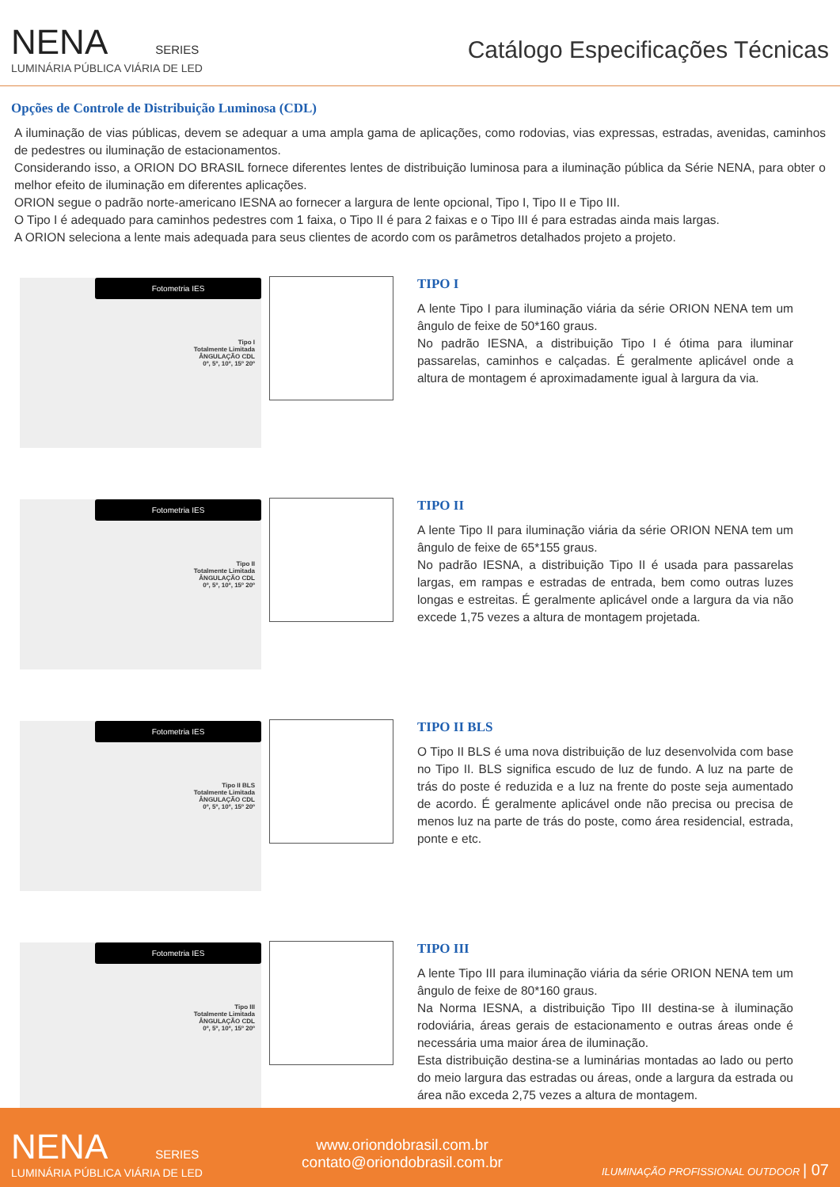NENA SERIES
LUMINÁRIA PÚBLICA VIÁRIA DE LED
Catálogo Especificações Técnicas
Opções de Controle de Distribuição Luminosa (CDL)
A iluminação de vias públicas, devem se adequar a uma ampla gama de aplicações, como rodovias, vias expressas, estradas, avenidas, caminhos de pedestres ou iluminação de estacionamentos.
Considerando isso, a ORION DO BRASIL fornece diferentes lentes de distribuição luminosa para a iluminação pública da Série NENA, para obter o melhor efeito de iluminação em diferentes aplicações.
ORION segue o padrão norte-americano IESNA ao fornecer a largura de lente opcional, Tipo I, Tipo II e Tipo III.
O Tipo I é adequado para caminhos pedestres com 1 faixa, o Tipo II é para 2 faixas e o Tipo III é para estradas ainda mais largas.
A ORION seleciona a lente mais adequada para seus clientes de acordo com os parâmetros detalhados projeto a projeto.
Fotometria IES
Tipo I
Totalmente Limitada
ÂNGULAÇÃO CDL
0º, 5º, 10º, 15º 20º
TIPO I
A lente Tipo I para iluminação viária da série ORION NENA tem um ângulo de feixe de 50*160 graus.
No padrão IESNA, a distribuição Tipo I é ótima para iluminar passarelas, caminhos e calçadas. É geralmente aplicável onde a altura de montagem é aproximadamente igual à largura da via.
Fotometria IES
Tipo II
Totalmente Limitada
ÂNGULAÇÃO CDL
0º, 5º, 10º, 15º 20º
TIPO II
A lente Tipo II para iluminação viária da série ORION NENA tem um ângulo de feixe de 65*155 graus.
No padrão IESNA, a distribuição Tipo II é usada para passarelas largas, em rampas e estradas de entrada, bem como outras luzes longas e estreitas. É geralmente aplicável onde a largura da via não excede 1,75 vezes a altura de montagem projetada.
Fotometria IES
Tipo II BLS
Totalmente Limitada
ÂNGULAÇÃO CDL
0º, 5º, 10º, 15º 20º
TIPO II BLS
O Tipo II BLS é uma nova distribuição de luz desenvolvida com base no Tipo II. BLS significa escudo de luz de fundo. A luz na parte de trás do poste é reduzida e a luz na frente do poste seja aumentado de acordo. É geralmente aplicável onde não precisa ou precisa de menos luz na parte de trás do poste, como área residencial, estrada, ponte e etc.
Fotometria IES
Tipo III
Totalmente Limitada
ÂNGULAÇÃO CDL
0º, 5º, 10º, 15º 20º
TIPO III
A lente Tipo III para iluminação viária da série ORION NENA tem um ângulo de feixe de 80*160 graus.
Na Norma IESNA, a distribuição Tipo III destina-se à iluminação rodoviária, áreas gerais de estacionamento e outras áreas onde é necessária uma maior área de iluminação.
Esta distribuição destina-se a luminárias montadas ao lado ou perto do meio largura das estradas ou áreas, onde a largura da estrada ou área não exceda 2,75 vezes a altura de montagem.
NENA SERIES
LUMINÁRIA PÚBLICA VIÁRIA DE LED
www.oriondobrasil.com.br
contato@oriondobrasil.com.br
ILUMINAÇÃO PROFISSIONAL OUTDOOR | 07